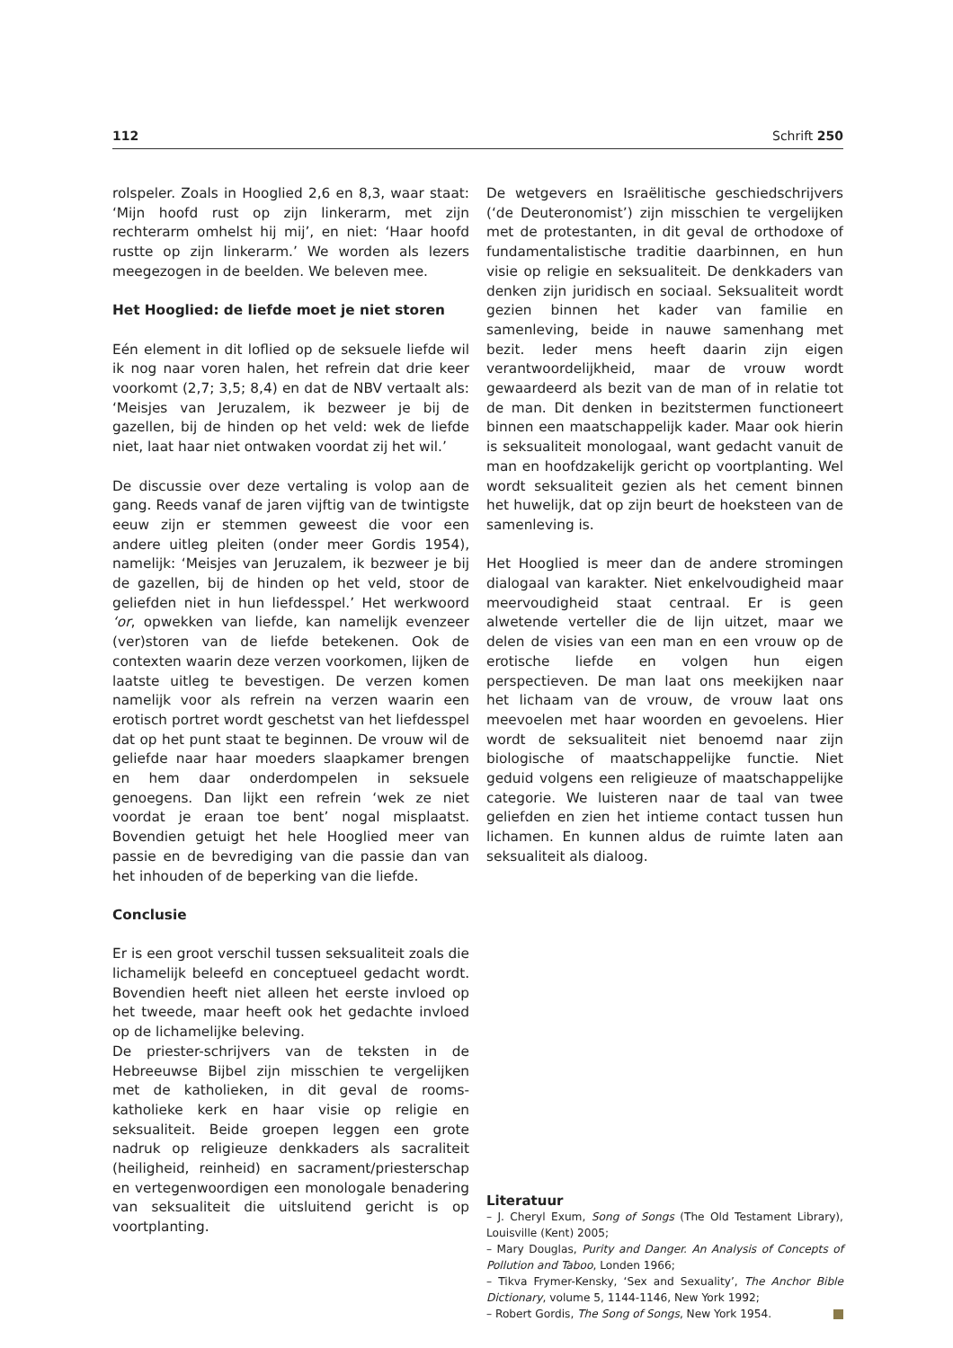112 Schrift 250
rolspeler. Zoals in Hooglied 2,6 en 8,3, waar staat: ‘Mijn hoofd rust op zijn linkerarm, met zijn rechterarm omhelst hij mij’, en niet: ‘Haar hoofd rustte op zijn linkerarm.’ We worden als lezers meegezogen in de beelden. We beleven mee.
Het Hooglied: de liefde moet je niet storen
Eén element in dit loflied op de seksuele liefde wil ik nog naar voren halen, het refrein dat drie keer voorkomt (2,7; 3,5; 8,4) en dat de NBV vertaalt als: ‘Meisjes van Jeruzalem, ik bezweer je bij de gazellen, bij de hinden op het veld: wek de liefde niet, laat haar niet ontwaken voordat zij het wil.’
De discussie over deze vertaling is volop aan de gang. Reeds vanaf de jaren vijftig van de twintigste eeuw zijn er stemmen geweest die voor een andere uitleg pleiten (onder meer Gordis 1954), namelijk: ‘Meisjes van Jeruzalem, ik bezweer je bij de gazellen, bij de hinden op het veld, stoor de geliefden niet in hun liefdesspel.’ Het werkwoord ‘or, opwekken van liefde, kan namelijk evenzeer (ver)storen van de liefde betekenen. Ook de contexten waarin deze verzen voorkomen, lijken de laatste uitleg te bevestigen. De verzen komen namelijk voor als refrein na verzen waarin een erotisch portret wordt geschetst van het liefdesspel dat op het punt staat te beginnen. De vrouw wil de geliefde naar haar moeders slaapkamer brengen en hem daar onderdompelen in seksuele genoegens. Dan lijkt een refrein ‘wek ze niet voordat je eraan toe bent’ nogal misplaatst. Bovendien getuigt het hele Hooglied meer van passie en de bevrediging van die passie dan van het inhouden of de beperking van die liefde.
Conclusie
Er is een groot verschil tussen seksualiteit zoals die lichamelijk beleefd en conceptueel gedacht wordt. Bovendien heeft niet alleen het eerste invloed op het tweede, maar heeft ook het gedachte invloed op de lichamelijke beleving.
De priester-schrijvers van de teksten in de Hebreeuwse Bijbel zijn misschien te vergelijken met de katholieken, in dit geval de rooms-katholieke kerk en haar visie op religie en seksualiteit. Beide groepen leggen een grote nadruk op religieuze denkkaders als sacraliteit (heiligheid, reinheid) en sacrament/priesterschap en vertegenwoordigen een monologale benadering van seksualiteit die uitsluitend gericht is op voortplanting.
De wetgevers en Israëlitische geschiedschrijvers (‘de Deuteronomist’) zijn misschien te vergelijken met de protestanten, in dit geval de orthodoxe of fundamentalistische traditie daarbinnen, en hun visie op religie en seksualiteit. De denkkaders van denken zijn juridisch en sociaal. Seksualiteit wordt gezien binnen het kader van familie en samenleving, beide in nauwe samenhang met bezit. Ieder mens heeft daarin zijn eigen verantwoordelijkheid, maar de vrouw wordt gewaardeerd als bezit van de man of in relatie tot de man. Dit denken in bezitstermen functioneert binnen een maatschappelijk kader. Maar ook hierin is seksualiteit monologaal, want gedacht vanuit de man en hoofdzakelijk gericht op voortplanting. Wel wordt seksualiteit gezien als het cement binnen het huwelijk, dat op zijn beurt de hoeksteen van de samenleving is.
Het Hooglied is meer dan de andere stromingen dialogaal van karakter. Niet enkelvoudigheid maar meervoudigheid staat centraal. Er is geen alwetende verteller die de lijn uitzet, maar we delen de visies van een man en een vrouw op de erotische liefde en volgen hun eigen perspectieven. De man laat ons meekijken naar het lichaam van de vrouw, de vrouw laat ons meevoelen met haar woorden en gevoelens. Hier wordt de seksualiteit niet benoemd naar zijn biologische of maatschappelijke functie. Niet geduid volgens een religieuze of maatschappelijke categorie. We luisteren naar de taal van twee geliefden en zien het intieme contact tussen hun lichamen. En kunnen aldus de ruimte laten aan seksualiteit als dialoog.
Literatuur
– J. Cheryl Exum, Song of Songs (The Old Testament Library), Louisville (Kent) 2005;
– Mary Douglas, Purity and Danger. An Analysis of Concepts of Pollution and Taboo, Londen 1966;
– Tikva Frymer-Kensky, ‘Sex and Sexuality’, The Anchor Bible Dictionary, volume 5, 1144-1146, New York 1992;
– Robert Gordis, The Song of Songs, New York 1954.